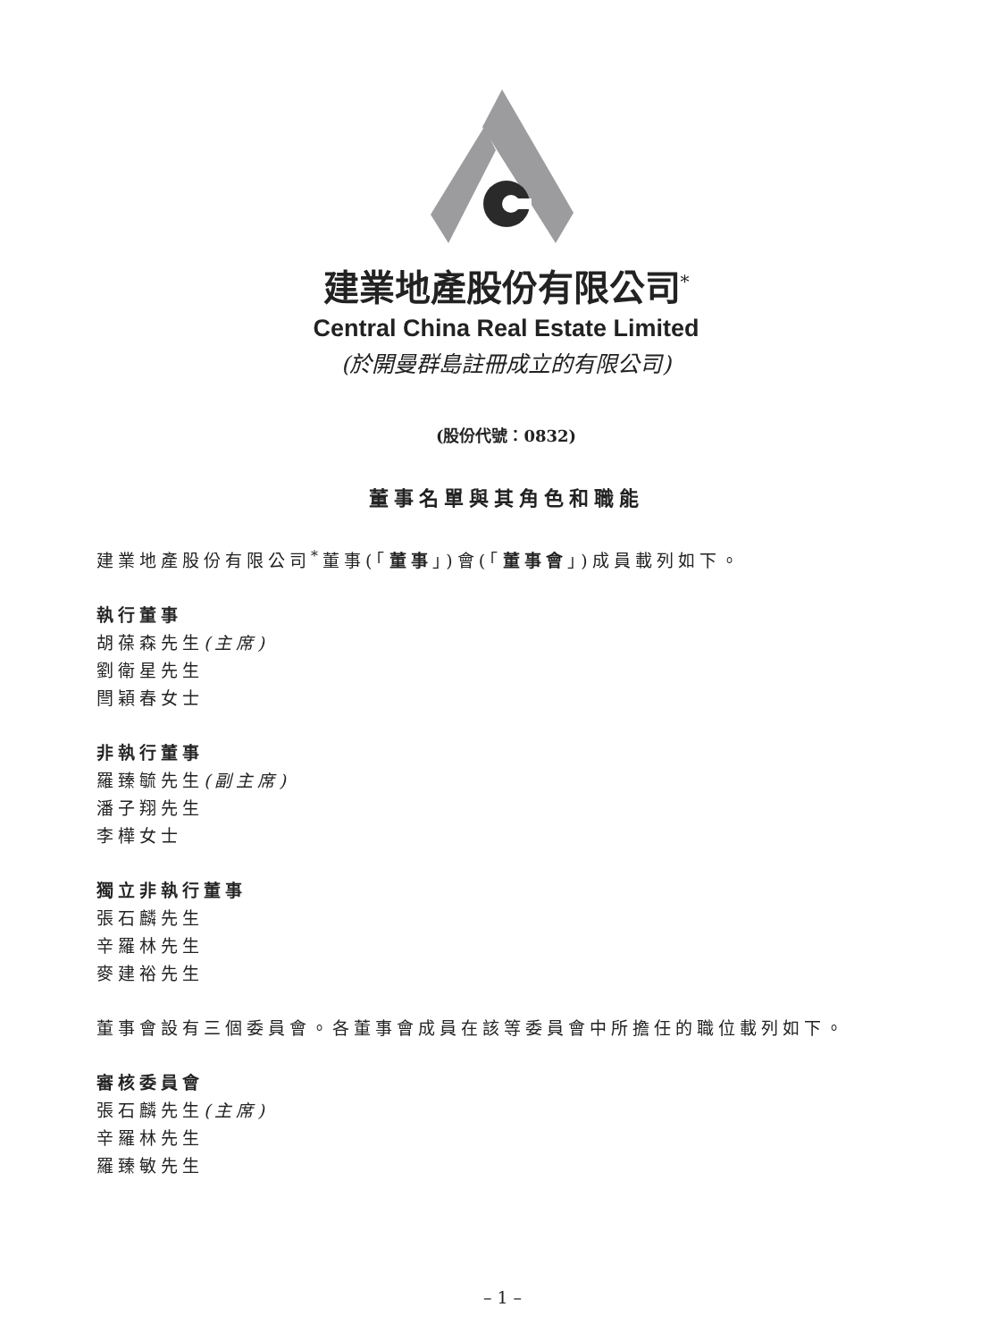建業地產股份有限公司<sup>*</sup>
Central China Real Estate Limited
(於開曼群島註冊成立的有限公司)
(股份代號：0832)
董事名單與其角色和職能
建業地產股份有限公司<sup>*</sup>董事(「董事」)會(「董事會」)成員載列如下。
執行董事
胡葆森先生(主席)
劉衛星先生
閆穎春女士
非執行董事
羅臻毓先生(副主席)
潘子翔先生
李樺女士
獨立非執行董事
張石麟先生
辛羅林先生
麥建裕先生
董事會設有三個委員會。各董事會成員在該等委員會中所擔任的職位載列如下。
審核委員會
張石麟先生(主席)
辛羅林先生
羅臻敏先生
– 1 –